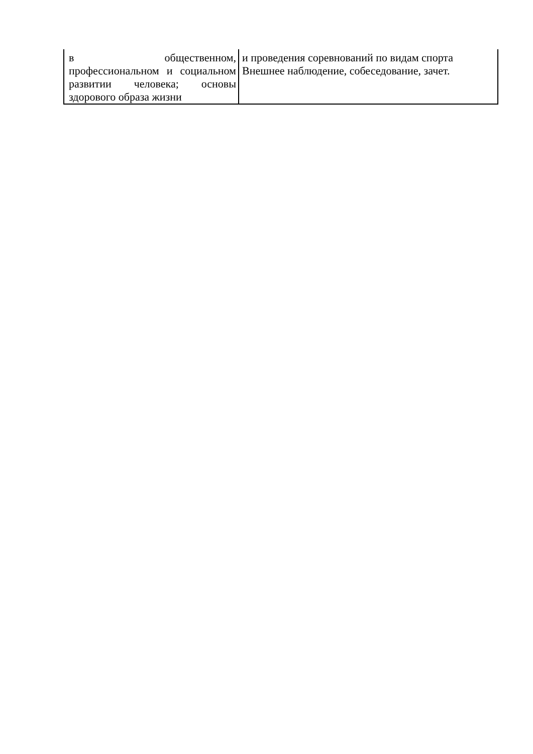| в общественном, профессиональном и социальном развитии человека; основы здорового образа жизни | и проведения соревнований по видам спорта Внешнее наблюдение, собеседование, зачет. |